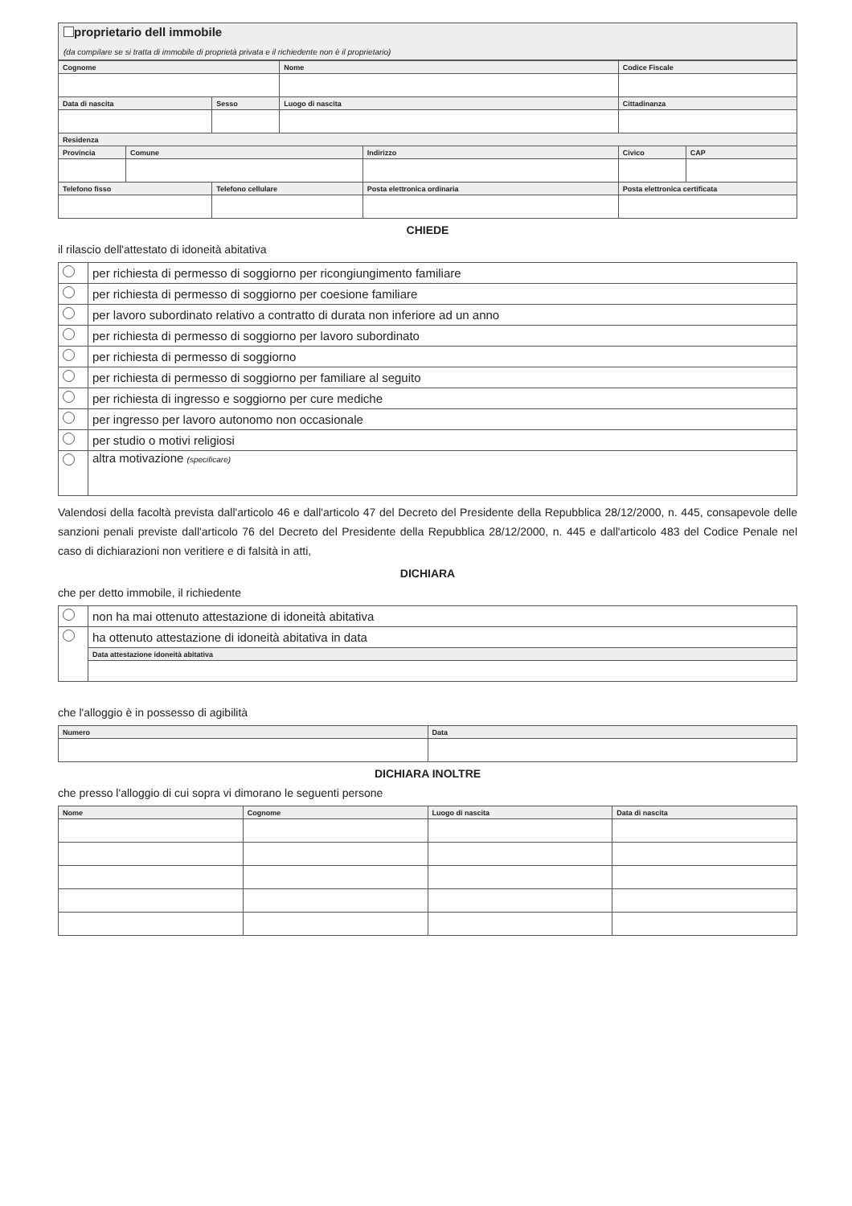proprietario dell immobile
(da compilare se si tratta di immobile di proprietà privata e il richiedente non è il proprietario)
| Cognome | | | Nome | | Codice Fiscale | | |
| Data di nascita | | Sesso | Luogo di nascita | | Cittadinanza | | |
| Residenza | | | | | | | |
| Provincia | Comune | | | Indirizzo | | Civico | CAP |
| Telefono fisso | | Telefono cellulare | | Posta elettronica ordinaria | Posta elettronica certificata | | |
CHIEDE
il rilascio dell'attestato di idoneità abitativa
| | per richiesta di permesso di soggiorno per ricongiungimento familiare |
| | per richiesta di permesso di soggiorno per coesione familiare |
| | per lavoro subordinato relativo a contratto di durata non inferiore ad un anno |
| | per richiesta di permesso di soggiorno per lavoro subordinato |
| | per richiesta di permesso di soggiorno |
| | per richiesta di permesso di soggiorno per familiare al seguito |
| | per richiesta di ingresso e soggiorno per cure mediche |
| | per ingresso per lavoro autonomo non occasionale |
| | per studio o motivi religiosi |
| | altra motivazione (specificare) |
Valendosi della facoltà prevista dall'articolo 46 e dall'articolo 47 del Decreto del Presidente della Repubblica 28/12/2000, n. 445, consapevole delle sanzioni penali previste dall'articolo 76 del Decreto del Presidente della Repubblica 28/12/2000, n. 445 e dall'articolo 483 del Codice Penale nel caso di dichiarazioni non veritiere e di falsità in atti,
DICHIARA
che per detto immobile, il richiedente
| | non ha mai ottenuto attestazione di idoneità abitativa |
| | ha ottenuto attestazione di idoneità abitativa in data |
| | Data attestazione idoneità abitativa |
che l'alloggio è in possesso di agibilità
| Numero | Data |
DICHIARA INOLTRE
che presso l'alloggio di cui sopra vi dimorano le seguenti persone
| Nome | Cognome | Luogo di nascita | Data di nascita |